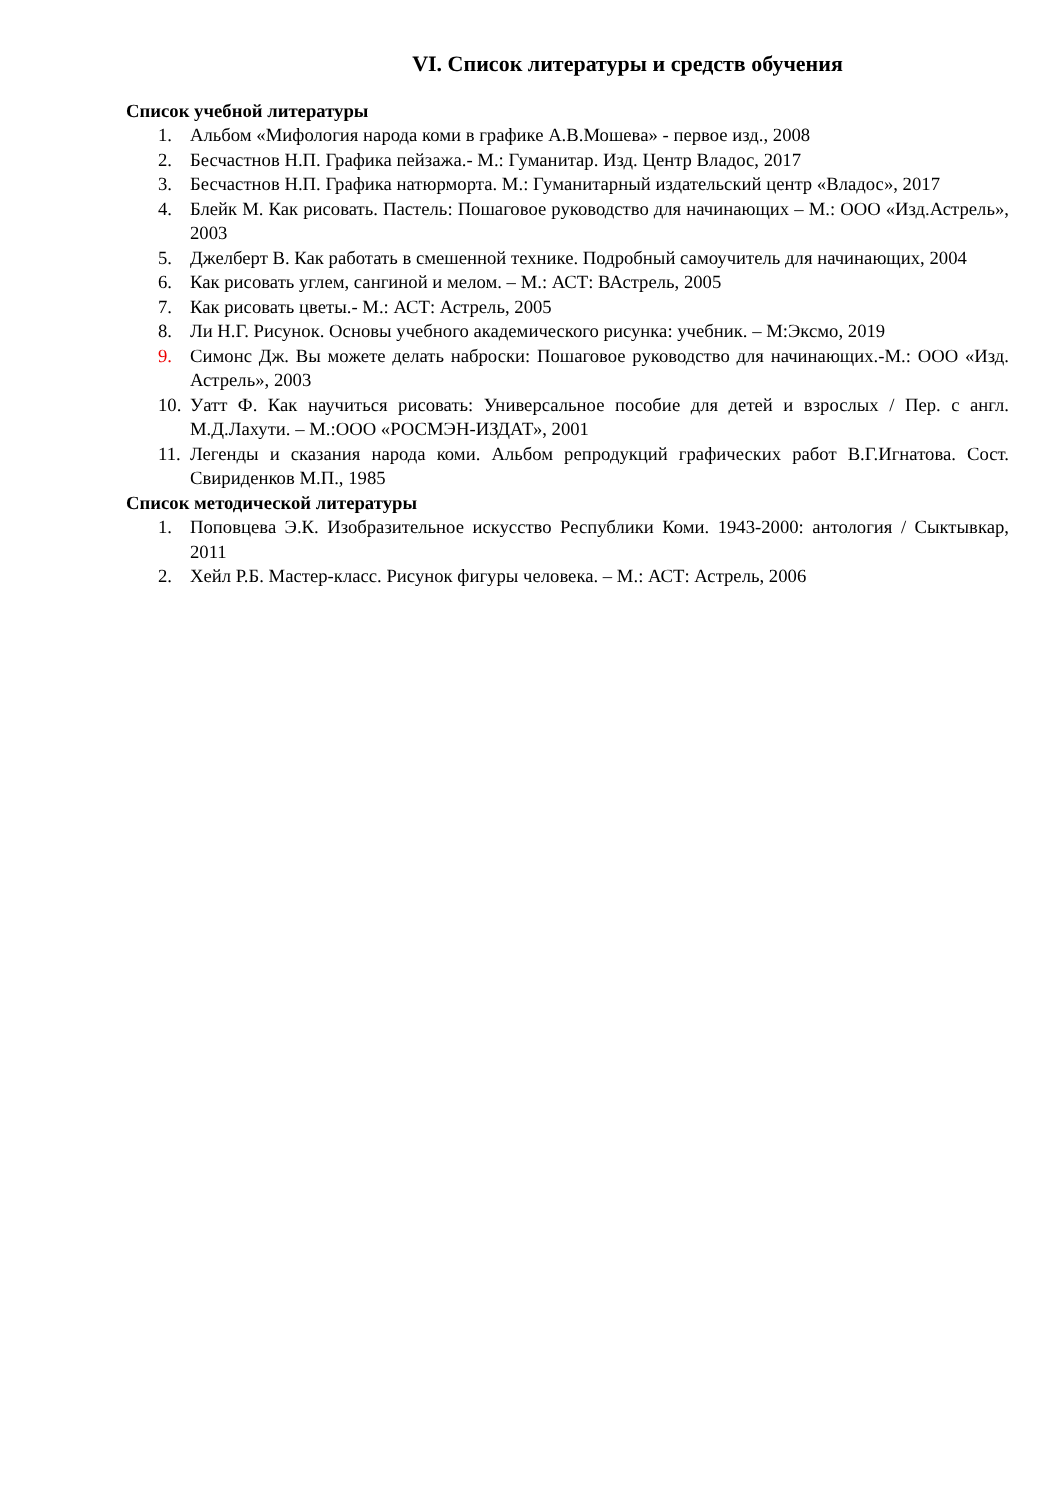VI. Список литературы и средств обучения
Список учебной литературы
1. Альбом «Мифология народа коми в графике А.В.Мошева» - первое изд., 2008
2. Бесчастнов Н.П. Графика пейзажа.- М.: Гуманитар. Изд. Центр Владос, 2017
3. Бесчастнов Н.П. Графика натюрморта. М.: Гуманитарный издательский центр «Владос», 2017
4. Блейк М. Как рисовать. Пастель: Пошаговое руководство для начинающих – М.: ООО «Изд.Астрель», 2003
5. Джелберт В. Как работать в смешенной технике. Подробный самоучитель для начинающих, 2004
6. Как рисовать углем, сангиной и мелом. – М.: АСТ: ВАстрель, 2005
7. Как рисовать цветы.- М.: АСТ: Астрель, 2005
8. Ли Н.Г. Рисунок. Основы учебного академического рисунка: учебник. – М:Эксмо, 2019
9. Симонс Дж. Вы можете делать наброски: Пошаговое руководство для начинающих.-М.: ООО «Изд. Астрель», 2003
10. Уатт Ф. Как научиться рисовать: Универсальное пособие для детей и взрослых / Пер. с англ. М.Д.Лахути. – М.:ООО «РОСМЭН-ИЗДАТ», 2001
11. Легенды и сказания народа коми. Альбом репродукций графических работ В.Г.Игнатова. Сост. Свириденков М.П., 1985
Список методической литературы
1. Поповцева Э.К. Изобразительное искусство Республики Коми. 1943-2000: антология / Сыктывкар, 2011
2. Хейл Р.Б. Мастер-класс. Рисунок фигуры человека. – М.: АСТ: Астрель, 2006